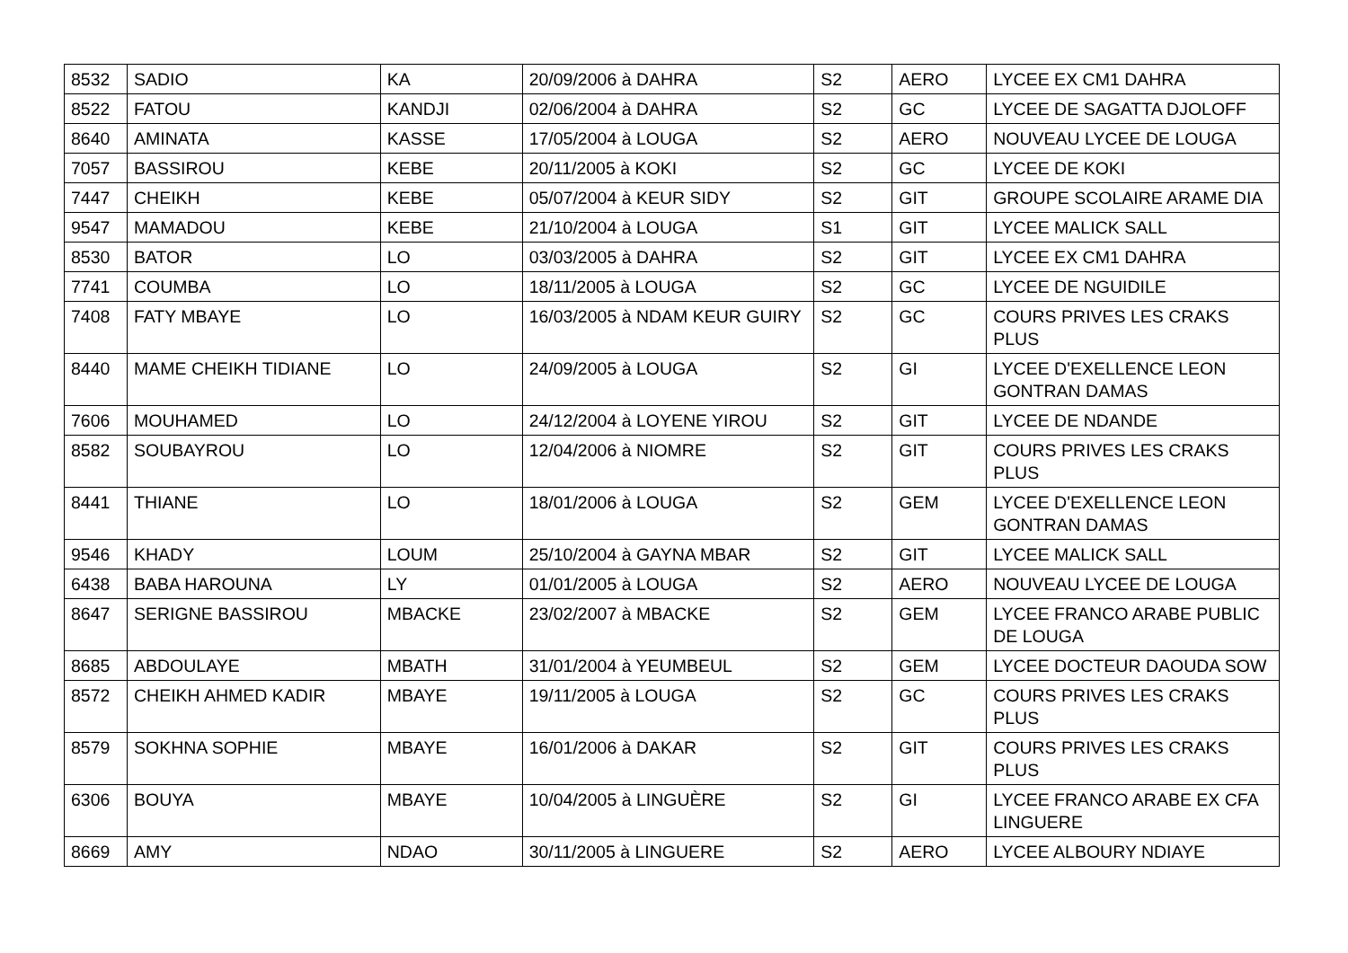| 8532 | SADIO | KA | 20/09/2006 à DAHRA | S2 | AERO | LYCEE EX CM1 DAHRA |
| 8522 | FATOU | KANDJI | 02/06/2004 à DAHRA | S2 | GC | LYCEE DE SAGATTA DJOLOFF |
| 8640 | AMINATA | KASSE | 17/05/2004 à LOUGA | S2 | AERO | NOUVEAU LYCEE DE LOUGA |
| 7057 | BASSIROU | KEBE | 20/11/2005 à KOKI | S2 | GC | LYCEE DE KOKI |
| 7447 | CHEIKH | KEBE | 05/07/2004 à KEUR SIDY | S2 | GIT | GROUPE SCOLAIRE ARAME DIA |
| 9547 | MAMADOU | KEBE | 21/10/2004 à LOUGA | S1 | GIT | LYCEE MALICK SALL |
| 8530 | BATOR | LO | 03/03/2005 à DAHRA | S2 | GIT | LYCEE EX CM1 DAHRA |
| 7741 | COUMBA | LO | 18/11/2005 à LOUGA | S2 | GC | LYCEE DE NGUIDILE |
| 7408 | FATY MBAYE | LO | 16/03/2005 à NDAM KEUR GUIRY | S2 | GC | COURS PRIVES LES CRAKS PLUS |
| 8440 | MAME CHEIKH TIDIANE | LO | 24/09/2005 à LOUGA | S2 | GI | LYCEE D'EXELLENCE LEON GONTRAN DAMAS |
| 7606 | MOUHAMED | LO | 24/12/2004 à LOYENE YIROU | S2 | GIT | LYCEE DE NDANDE |
| 8582 | SOUBAYROU | LO | 12/04/2006 à NIOMRE | S2 | GIT | COURS PRIVES LES CRAKS PLUS |
| 8441 | THIANE | LO | 18/01/2006 à LOUGA | S2 | GEM | LYCEE D'EXELLENCE LEON GONTRAN DAMAS |
| 9546 | KHADY | LOUM | 25/10/2004 à GAYNA MBAR | S2 | GIT | LYCEE MALICK SALL |
| 6438 | BABA HAROUNA | LY | 01/01/2005 à LOUGA | S2 | AERO | NOUVEAU LYCEE DE LOUGA |
| 8647 | SERIGNE BASSIROU | MBACKE | 23/02/2007 à MBACKE | S2 | GEM | LYCEE FRANCO ARABE PUBLIC DE LOUGA |
| 8685 | ABDOULAYE | MBATH | 31/01/2004 à YEUMBEUL | S2 | GEM | LYCEE DOCTEUR DAOUDA SOW |
| 8572 | CHEIKH AHMED KADIR | MBAYE | 19/11/2005 à LOUGA | S2 | GC | COURS PRIVES LES CRAKS PLUS |
| 8579 | SOKHNA SOPHIE | MBAYE | 16/01/2006 à DAKAR | S2 | GIT | COURS PRIVES LES CRAKS PLUS |
| 6306 | BOUYA | MBAYE | 10/04/2005 à LINGUÈRE | S2 | GI | LYCEE FRANCO ARABE EX CFA LINGUERE |
| 8669 | AMY | NDAO | 30/11/2005 à LINGUERE | S2 | AERO | LYCEE ALBOURY NDIAYE |